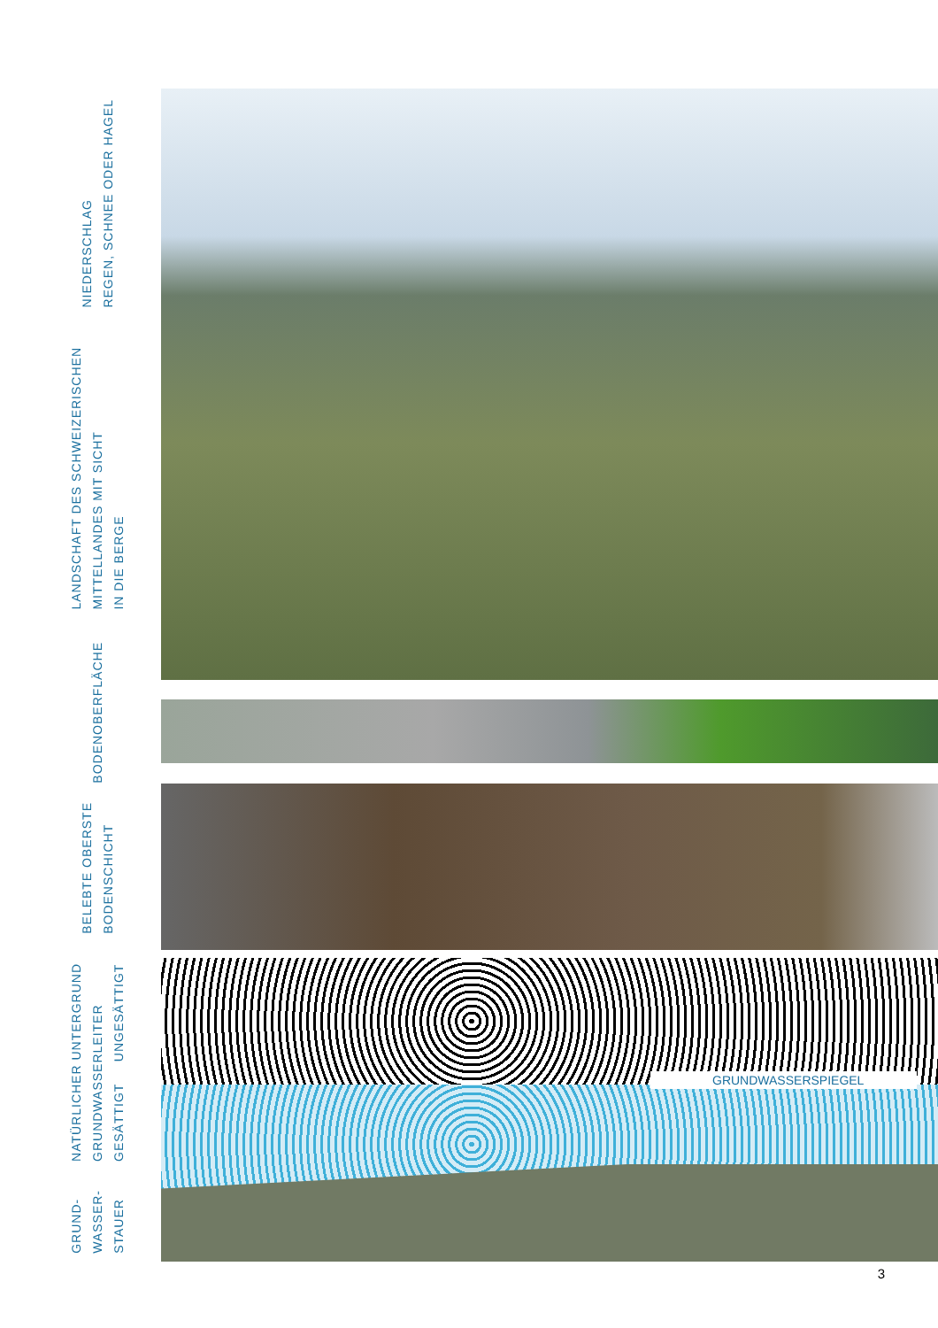GRUNDWASSERSPIEGEL
NIEDERSCHLAG
REGEN, SCHNEE ODER HAGEL
LANDSCHAFT DES SCHWEIZERISCHEN
MITTELLANDES MIT SICHT
IN DIE BERGE
BODENOBERFLÄCHE
BELEBTE OBERSTE
BODENSCHICHT
NATÜRLICHER UNTERGRUND
GRUNDWASSERLEITER
GESÄTTIGT UNGESÄTTIGT
GRUND-
WASSER-
STAUER
3